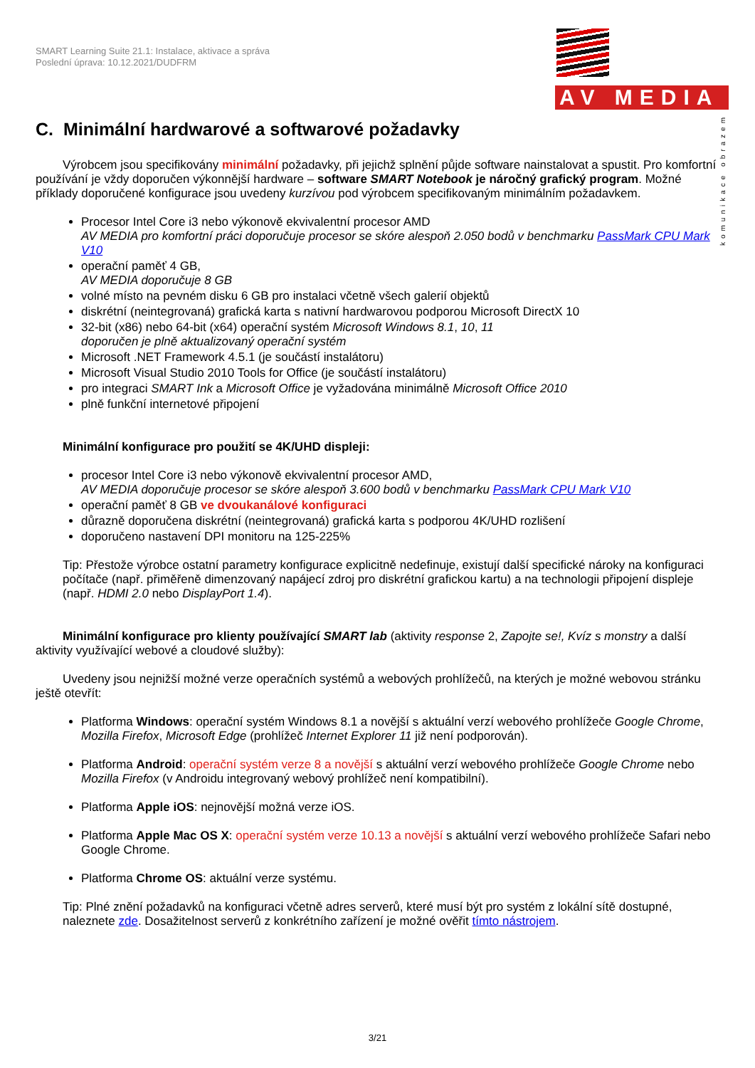SMART Learning Suite 21.1: Instalace, aktivace a správa
Poslední úprava: 10.12.2021/DUDFRM
AV MEDIA
komunikace obrazem
C. Minimální hardwarové a softwarové požadavky
Výrobcem jsou specifikovány minimální požadavky, při jejichž splnění půjde software nainstalovat a spustit. Pro komfortní používání je vždy doporučen výkonnější hardware – software SMART Notebook je náročný grafický program. Možné příklady doporučené konfigurace jsou uvedeny kurzívou pod výrobcem specifikovaným minimálním požadavkem.
Procesor Intel Core i3 nebo výkonově ekvivalentní procesor AMD
AV MEDIA pro komfortní práci doporučuje procesor se skóre alespoň 2.050 bodů v benchmarku PassMark CPU Mark V10
operační paměť 4 GB,
AV MEDIA doporučuje 8 GB
volné místo na pevném disku 6 GB pro instalaci včetně všech galerií objektů
diskrétní (neintegrovaná) grafická karta s nativní hardwarovou podporou Microsoft DirectX 10
32-bit (x86) nebo 64-bit (x64) operační systém Microsoft Windows 8.1, 10, 11
doporučen je plně aktualizovaný operační systém
Microsoft .NET Framework 4.5.1 (je součástí instalátoru)
Microsoft Visual Studio 2010 Tools for Office (je součástí instalátoru)
pro integraci SMART Ink a Microsoft Office je vyžadována minimálně Microsoft Office 2010
plně funkční internetové připojení
Minimální konfigurace pro použití se 4K/UHD displeji:
procesor Intel Core i3 nebo výkonově ekvivalentní procesor AMD,
AV MEDIA doporučuje procesor se skóre alespoň 3.600 bodů v benchmarku PassMark CPU Mark V10
operační paměť 8 GB ve dvoukanálové konfiguraci
důrazně doporučena diskrétní (neintegrovaná) grafická karta s podporou 4K/UHD rozlišení
doporučeno nastavení DPI monitoru na 125-225%
Tip: Přestože výrobce ostatní parametry konfigurace explicitně nedefinuje, existují další specifické nároky na konfiguraci počítače (např. přiměřeně dimenzovaný napájecí zdroj pro diskrétní grafickou kartu) a na technologii připojení displeje (např. HDMI 2.0 nebo DisplayPort 1.4).
Minimální konfigurace pro klienty používající SMART lab (aktivity response 2, Zapojte se!, Kvíz s monstry a další aktivity využívající webové a cloudové služby):
Uvedeny jsou nejnižší možné verze operačních systémů a webových prohlížečů, na kterých je možné webovou stránku ještě otevřít:
Platforma Windows: operační systém Windows 8.1 a novější s aktuální verzí webového prohlížeče Google Chrome, Mozilla Firefox, Microsoft Edge (prohlížeč Internet Explorer 11 již není podporován).
Platforma Android: operační systém verze 8 a novější s aktuální verzí webového prohlížeče Google Chrome nebo Mozilla Firefox (v Androidu integrovaný webový prohlížeč není kompatibilní).
Platforma Apple iOS: nejnovější možná verze iOS.
Platforma Apple Mac OS X: operační systém verze 10.13 a novější s aktuální verzí webového prohlížeče Safari nebo Google Chrome.
Platforma Chrome OS: aktuální verze systému.
Tip: Plné znění požadavků na konfiguraci včetně adres serverů, které musí být pro systém z lokální sítě dostupné, naleznete zde. Dosažitelnost serverů z konkrétního zařízení je možné ověřit tímto nástrojem.
3/21